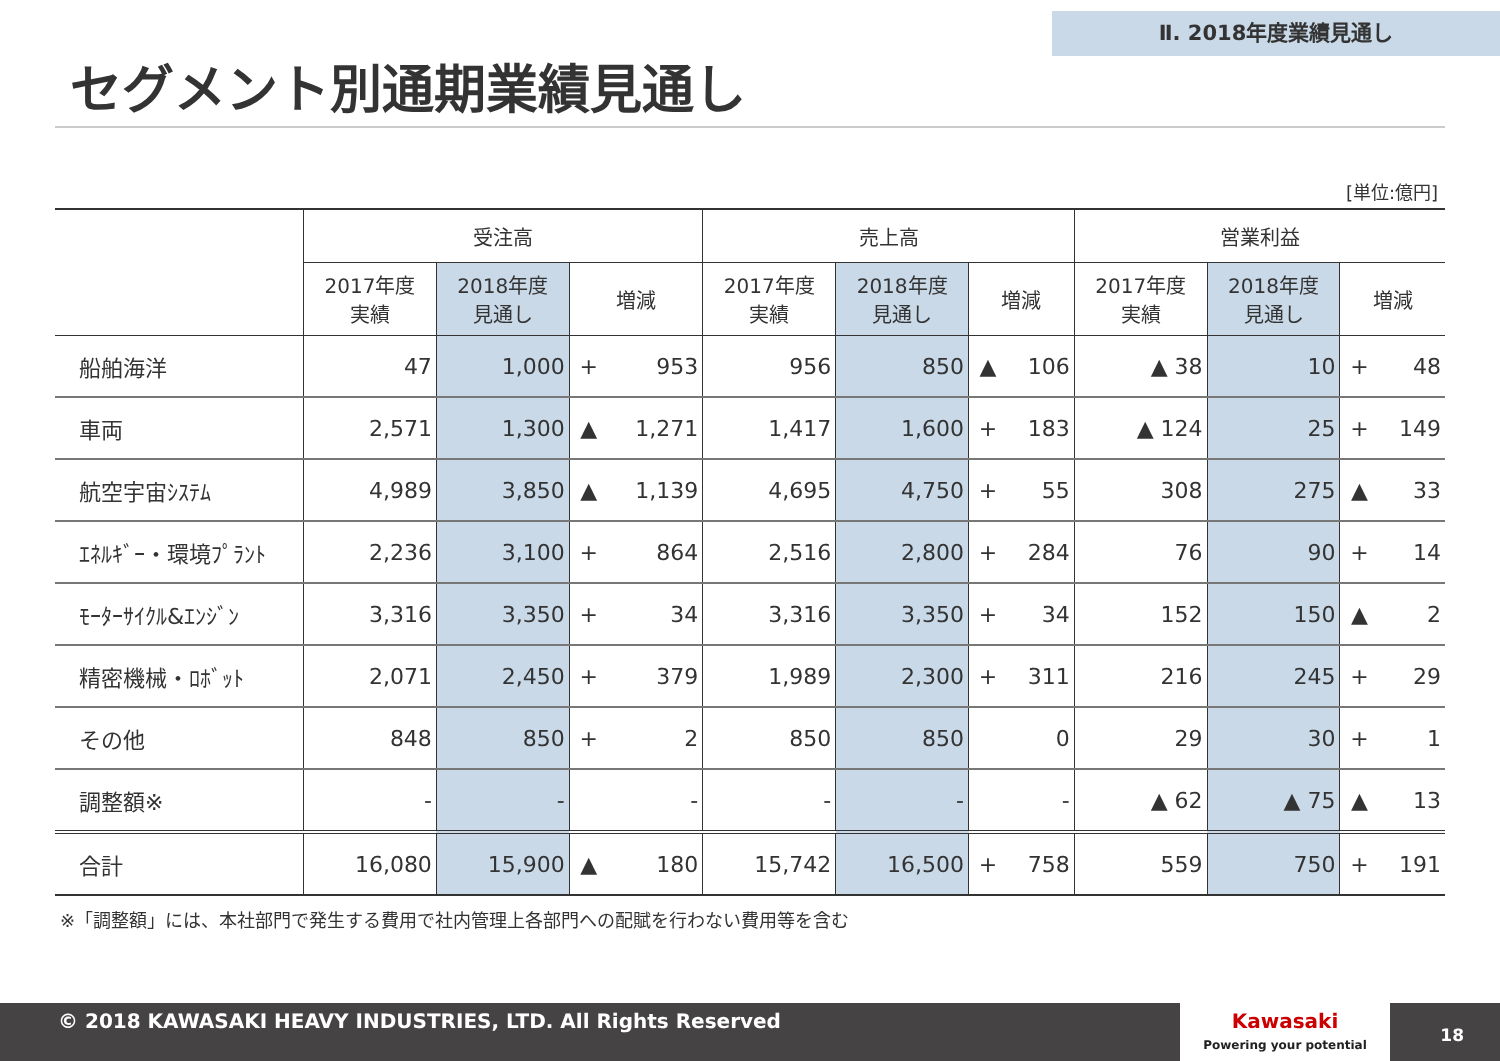Ⅱ. 2018年度業績見通し
セグメント別通期業績見通し
[単位:億円]
| | 受注高 | | | | 売上高 | | | | 営業利益 | | | |
| --- | --- | --- | --- | --- | --- | --- | --- | --- | --- | --- | --- | --- |
| | 2017年度 実績 | 2018年度 見通し | 増減 | | 2017年度 実績 | 2018年度 見通し | 増減 | | 2017年度 実績 | 2018年度 見通し | 増減 | |
| 船舶海洋 | 47 | 1,000 | + | 953 | 956 | 850 | ▲ | 106 | ▲ 38 | 10 | + | 48 |
| 車両 | 2,571 | 1,300 | ▲ | 1,271 | 1,417 | 1,600 | + | 183 | ▲ 124 | 25 | + | 149 |
| 航空宇宙ｼｽﾃﾑ | 4,989 | 3,850 | ▲ | 1,139 | 4,695 | 4,750 | + | 55 | 308 | 275 | ▲ | 33 |
| ｴﾈﾙｷﾞｰ・環境ﾌﾟﾗﾝﾄ | 2,236 | 3,100 | + | 864 | 2,516 | 2,800 | + | 284 | 76 | 90 | + | 14 |
| ﾓｰﾀｰｻｲｸﾙ&ｴﾝｼﾞﾝ | 3,316 | 3,350 | + | 34 | 3,316 | 3,350 | + | 34 | 152 | 150 | ▲ | 2 |
| 精密機械・ﾛﾎﾞｯﾄ | 2,071 | 2,450 | + | 379 | 1,989 | 2,300 | + | 311 | 216 | 245 | + | 29 |
| その他 | 848 | 850 | + | 2 | 850 | 850 | | 0 | 29 | 30 | + | 1 |
| 調整額※ | - | - | | - | - | - | | - | ▲ 62 | ▲ 75 | ▲ | 13 |
| 合計 | 16,080 | 15,900 | ▲ | 180 | 15,742 | 16,500 | + | 758 | 559 | 750 | + | 191 |
※「調整額」には、本社部門で発生する費用で社内管理上各部門への配賦を行わない費用等を含む
© 2018 KAWASAKI HEAVY INDUSTRIES, LTD. All Rights Reserved
Kawasaki
Powering your potential
18